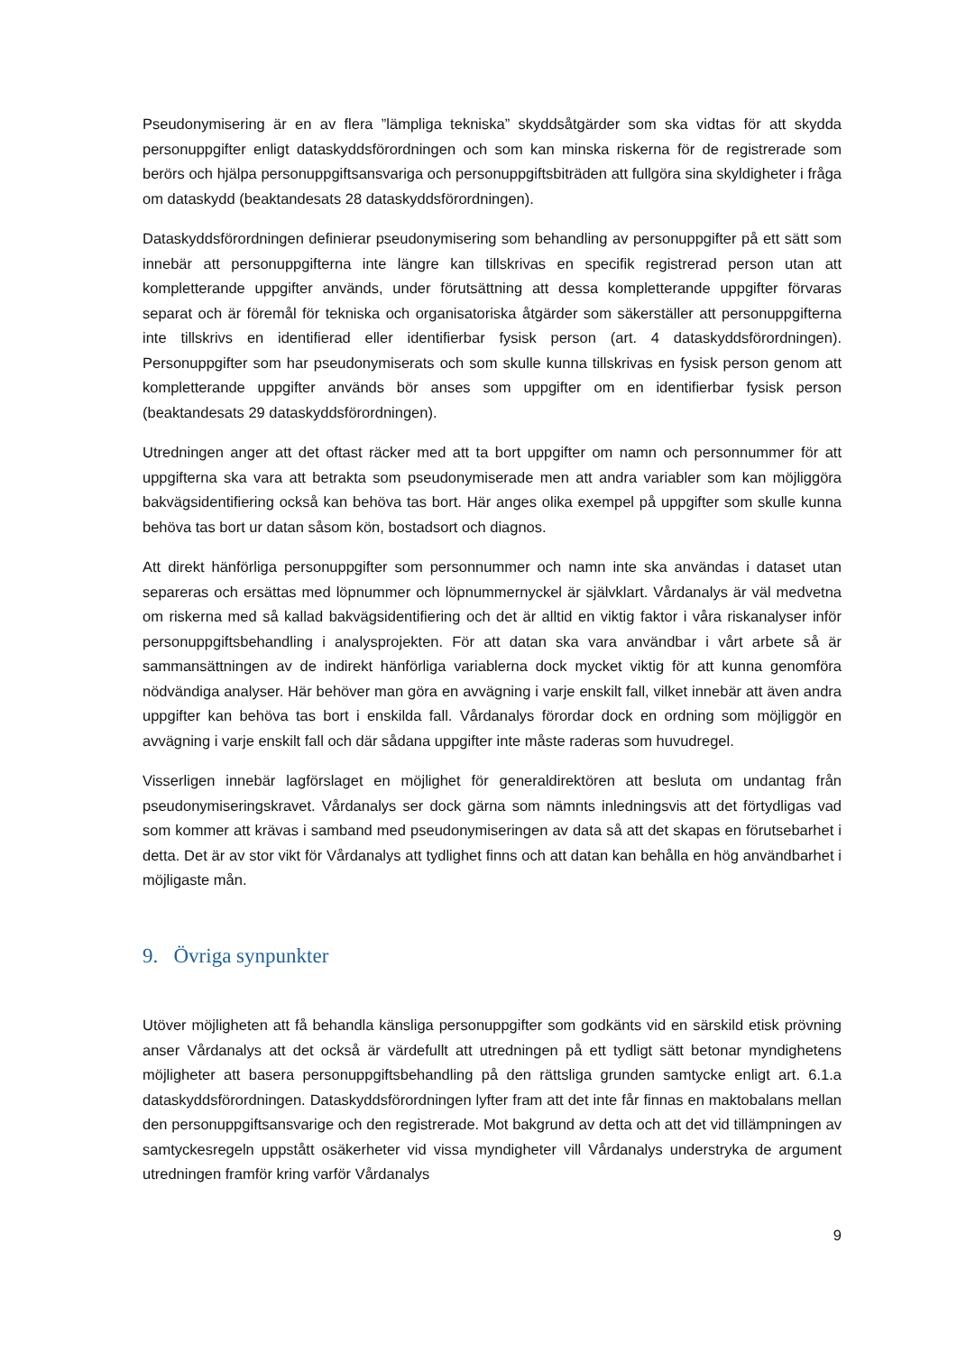Pseudonymisering är en av flera ”lämpliga tekniska” skyddsåtgärder som ska vidtas för att skydda personuppgifter enligt dataskyddsförordningen och som kan minska riskerna för de registrerade som berörs och hjälpa personuppgiftsansvariga och personuppgiftsbiträden att fullgöra sina skyldigheter i fråga om dataskydd (beaktandesats 28 dataskyddsförordningen).
Dataskyddsförordningen definierar pseudonymisering som behandling av personuppgifter på ett sätt som innebär att personuppgifterna inte längre kan tillskrivas en specifik registrerad person utan att kompletterande uppgifter används, under förutsättning att dessa kompletterande uppgifter förvaras separat och är föremål för tekniska och organisatoriska åtgärder som säkerställer att personuppgifterna inte tillskrivs en identifierad eller identifierbar fysisk person (art. 4 dataskyddsförordningen). Personuppgifter som har pseudonymiserats och som skulle kunna tillskrivas en fysisk person genom att kompletterande uppgifter används bör anses som uppgifter om en identifierbar fysisk person (beaktandesats 29 dataskyddsförordningen).
Utredningen anger att det oftast räcker med att ta bort uppgifter om namn och personnummer för att uppgifterna ska vara att betrakta som pseudonymiserade men att andra variabler som kan möjliggöra bakvägsidentifiering också kan behöva tas bort. Här anges olika exempel på uppgifter som skulle kunna behöva tas bort ur datan såsom kön, bostadsort och diagnos.
Att direkt hänförliga personuppgifter som personnummer och namn inte ska användas i dataset utan separeras och ersättas med löpnummer och löpnummernyckel är självklart. Vårdanalys är väl medvetna om riskerna med så kallad bakvägsidentifiering och det är alltid en viktig faktor i våra riskanalyser inför personuppgiftsbehandling i analysprojekten. För att datan ska vara användbar i vårt arbete så är sammansättningen av de indirekt hänförliga variablerna dock mycket viktig för att kunna genomföra nödvändiga analyser. Här behöver man göra en avvägning i varje enskilt fall, vilket innebär att även andra uppgifter kan behöva tas bort i enskilda fall. Vårdanalys förordar dock en ordning som möjliggör en avvägning i varje enskilt fall och där sådana uppgifter inte måste raderas som huvudregel.
Visserligen innebär lagförslaget en möjlighet för generaldirektören att besluta om undantag från pseudonymiseringskravet. Vårdanalys ser dock gärna som nämnts inledningsvis att det förtydligas vad som kommer att krävas i samband med pseudonymiseringen av data så att det skapas en förutsebarhet i detta. Det är av stor vikt för Vårdanalys att tydlighet finns och att datan kan behålla en hög användbarhet i möjligaste mån.
9. Övriga synpunkter
Utöver möjligheten att få behandla känsliga personuppgifter som godkänts vid en särskild etisk prövning anser Vårdanalys att det också är värdefullt att utredningen på ett tydligt sätt betonar myndighetens möjligheter att basera personuppgiftsbehandling på den rättsliga grunden samtycke enligt art. 6.1.a dataskyddsförordningen. Dataskyddsförordningen lyfter fram att det inte får finnas en maktobalans mellan den personuppgiftsansvarige och den registrerade. Mot bakgrund av detta och att det vid tillämpningen av samtyckesregeln uppstått osäkerheter vid vissa myndigheter vill Vårdanalys understryka de argument utredningen framför kring varför Vårdanalys
9